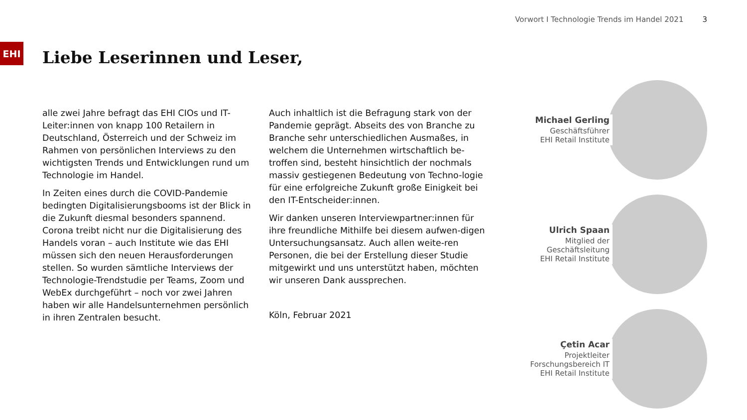Vorwort I Technologie Trends im Handel 2021 3
EHI
Liebe Leserinnen und Leser,
alle zwei Jahre befragt das EHI CIOs und IT-Leiter:innen von knapp 100 Retailern in Deutschland, Österreich und der Schweiz im Rahmen von persönlichen Interviews zu den wichtigsten Trends und Entwicklungen rund um Technologie im Handel.
In Zeiten eines durch die COVID-Pandemie bedingten Digitalisierungsbooms ist der Blick in die Zukunft diesmal besonders spannend. Corona treibt nicht nur die Digitalisierung des Handels voran – auch Institute wie das EHI müssen sich den neuen Herausforderungen stellen. So wurden sämtliche Interviews der Technologie-Trendstudie per Teams, Zoom und WebEx durchgeführt – noch vor zwei Jahren haben wir alle Handelsunternehmen persönlich in ihren Zentralen besucht.
Auch inhaltlich ist die Befragung stark von der Pandemie geprägt. Abseits des von Branche zu Branche sehr unterschiedlichen Ausmaßes, in welchem die Unternehmen wirtschaftlich be-troffen sind, besteht hinsichtlich der nochmals massiv gestiegenen Bedeutung von Techno-logie für eine erfolgreiche Zukunft große Einigkeit bei den IT-Entscheider:innen.
Wir danken unseren Interviewpartner:innen für ihre freundliche Mithilfe bei diesem aufwen-digen Untersuchungsansatz. Auch allen weite-ren Personen, die bei der Erstellung dieser Studie mitgewirkt und uns unterstützt haben, möchten wir unseren Dank aussprechen.
Köln, Februar 2021
Michael Gerling
Geschäftsführer
EHI Retail Institute
Ulrich Spaan
Mitglied der Geschäftsleitung
EHI Retail Institute
Çetin Acar
Projektleiter
Forschungsbereich IT
EHI Retail Institute